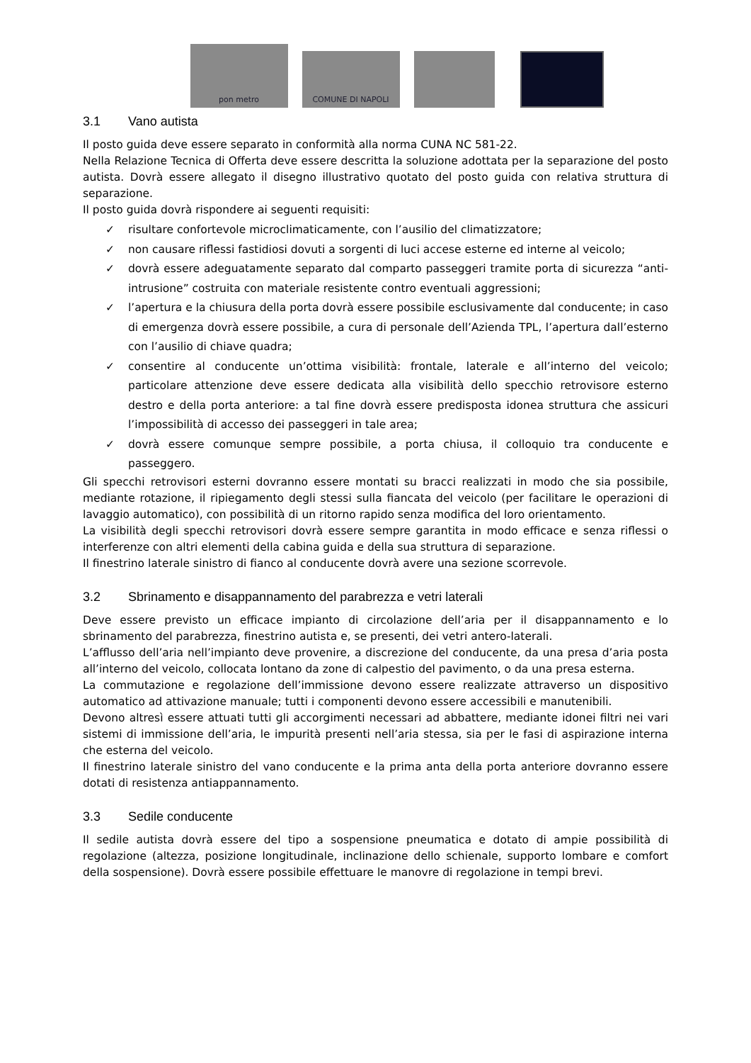pon metro
COMUNE DI NAPOLI
3.1 Vano autista
Il posto guida deve essere separato in conformità alla norma CUNA NC 581-22.
Nella Relazione Tecnica di Offerta deve essere descritta la soluzione adottata per la separazione del posto autista. Dovrà essere allegato il disegno illustrativo quotato del posto guida con relativa struttura di separazione.
Il posto guida dovrà rispondere ai seguenti requisiti:
✓ risultare confortevole microclimaticamente, con l’ausilio del climatizzatore;
✓ non causare riflessi fastidiosi dovuti a sorgenti di luci accese esterne ed interne al veicolo;
✓ dovrà essere adeguatamente separato dal comparto passeggeri tramite porta di sicurezza “anti-intrusione” costruita con materiale resistente contro eventuali aggressioni;
✓ l’apertura e la chiusura della porta dovrà essere possibile esclusivamente dal conducente; in caso di emergenza dovrà essere possibile, a cura di personale dell’Azienda TPL, l’apertura dall’esterno con l’ausilio di chiave quadra;
✓ consentire al conducente un’ottima visibilità: frontale, laterale e all’interno del veicolo; particolare attenzione deve essere dedicata alla visibilità dello specchio retrovisore esterno destro e della porta anteriore: a tal fine dovrà essere predisposta idonea struttura che assicuri l’impossibilità di accesso dei passeggeri in tale area;
✓ dovrà essere comunque sempre possibile, a porta chiusa, il colloquio tra conducente e passeggero.
Gli specchi retrovisori esterni dovranno essere montati su bracci realizzati in modo che sia possibile, mediante rotazione, il ripiegamento degli stessi sulla fiancata del veicolo (per facilitare le operazioni di lavaggio automatico), con possibilità di un ritorno rapido senza modifica del loro orientamento.
La visibilità degli specchi retrovisori dovrà essere sempre garantita in modo efficace e senza riflessi o interferenze con altri elementi della cabina guida e della sua struttura di separazione.
Il finestrino laterale sinistro di fianco al conducente dovrà avere una sezione scorrevole.
3.2 Sbrinamento e disappannamento del parabrezza e vetri laterali
Deve essere previsto un efficace impianto di circolazione dell’aria per il disappannamento e lo sbrinamento del parabrezza, finestrino autista e, se presenti, dei vetri antero-laterali.
L’afflusso dell’aria nell’impianto deve provenire, a discrezione del conducente, da una presa d’aria posta all’interno del veicolo, collocata lontano da zone di calpestio del pavimento, o da una presa esterna.
La commutazione e regolazione dell’immissione devono essere realizzate attraverso un dispositivo automatico ad attivazione manuale; tutti i componenti devono essere accessibili e manutenibili.
Devono altresì essere attuati tutti gli accorgimenti necessari ad abbattere, mediante idonei filtri nei vari sistemi di immissione dell’aria, le impurità presenti nell’aria stessa, sia per le fasi di aspirazione interna che esterna del veicolo.
Il finestrino laterale sinistro del vano conducente e la prima anta della porta anteriore dovranno essere dotati di resistenza antiappannamento.
3.3 Sedile conducente
Il sedile autista dovrà essere del tipo a sospensione pneumatica e dotato di ampie possibilità di regolazione (altezza, posizione longitudinale, inclinazione dello schienale, supporto lombare e comfort della sospensione). Dovrà essere possibile effettuare le manovre di regolazione in tempi brevi.